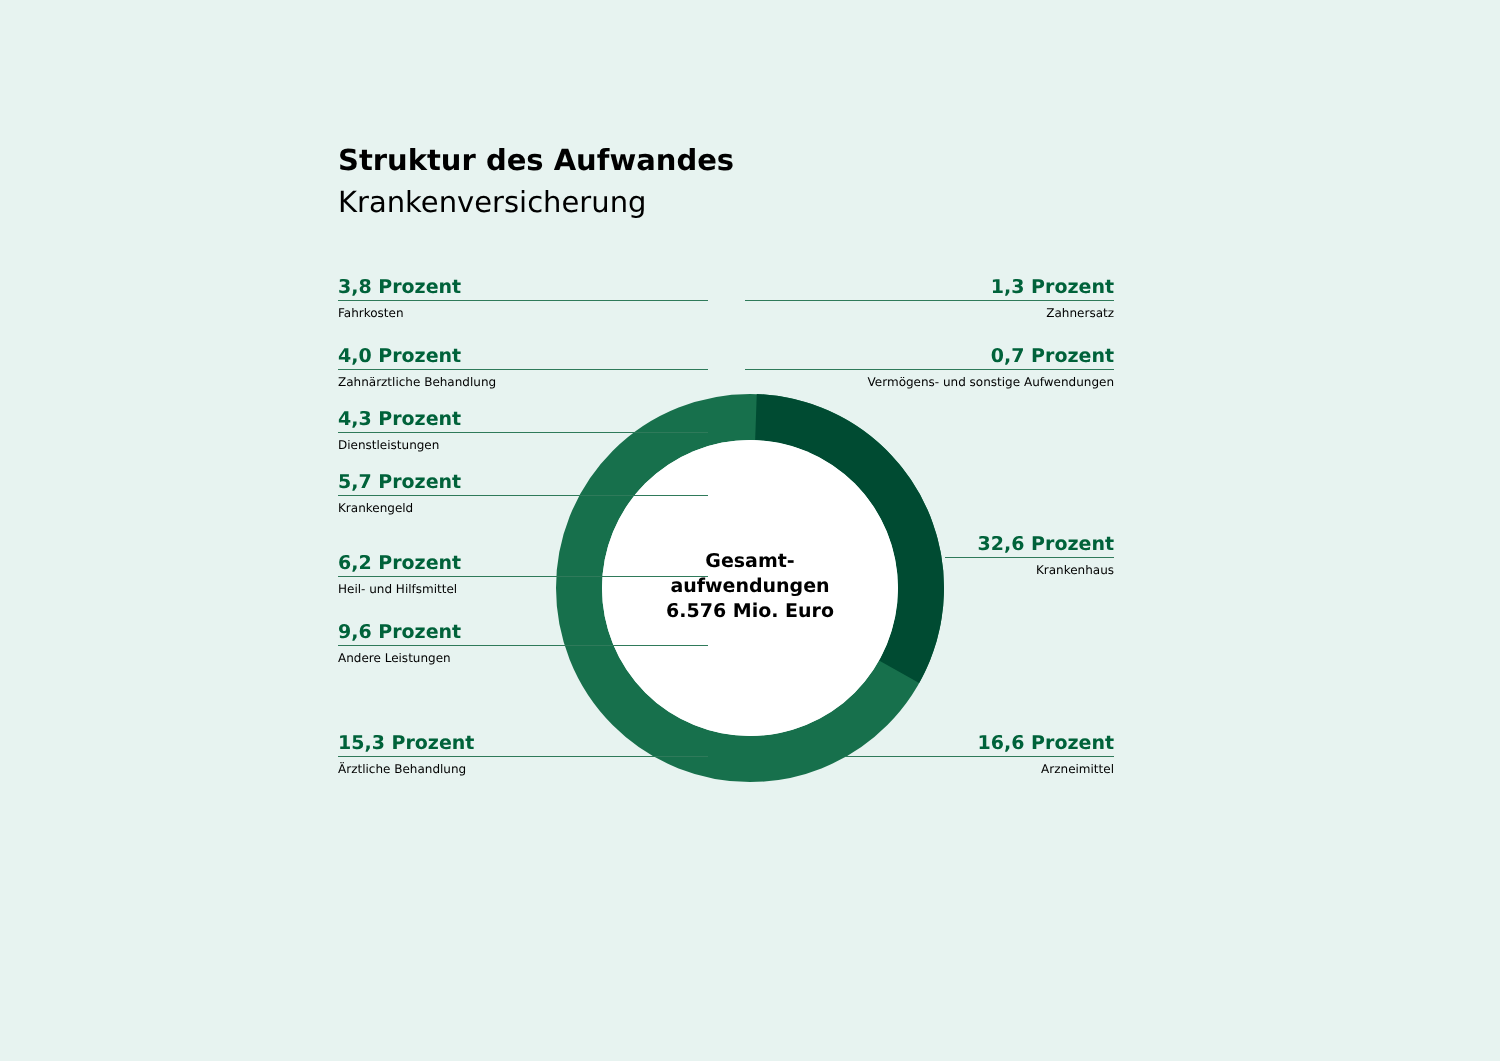Struktur des Aufwandes
Krankenversicherung
3,8 Prozent
Fahrkosten
4,0 Prozent
Zahnärztliche Behandlung
4,3 Prozent
Dienstleistungen
5,7 Prozent
Krankengeld
6,2 Prozent
Heil- und Hilfsmittel
9,6 Prozent
Andere Leistungen
15,3 Prozent
Ärztliche Behandlung
1,3 Prozent
Zahnersatz
0,7 Prozent
Vermögens- und sonstige Aufwendungen
32,6 Prozent
Krankenhaus
16,6 Prozent
Arzneimittel
Gesamt-
aufwendungen
6.576 Mio. Euro